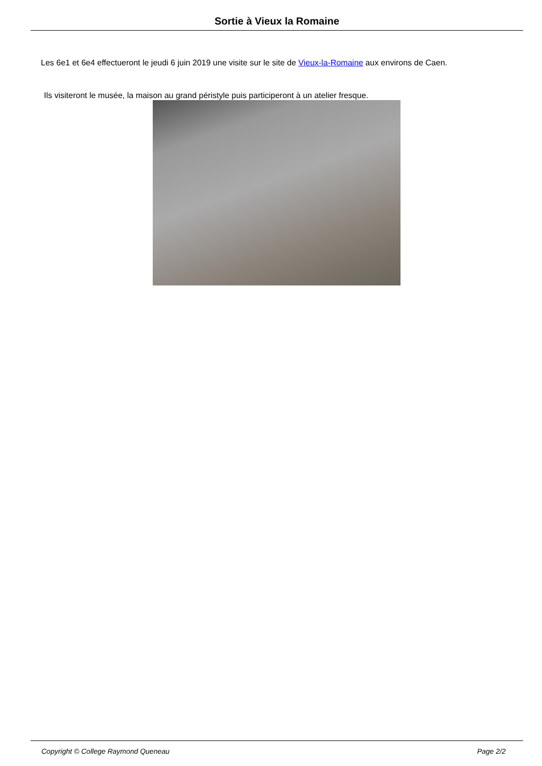Sortie à Vieux la Romaine
Les 6e1 et 6e4 effectueront le jeudi 6 juin 2019 une visite sur le site de Vieux-la-Romaine aux environs de Caen.
Ils visiteront le musée, la maison au grand péristyle puis participeront à un atelier fresque.
Copyright © College Raymond Queneau Page 2/2